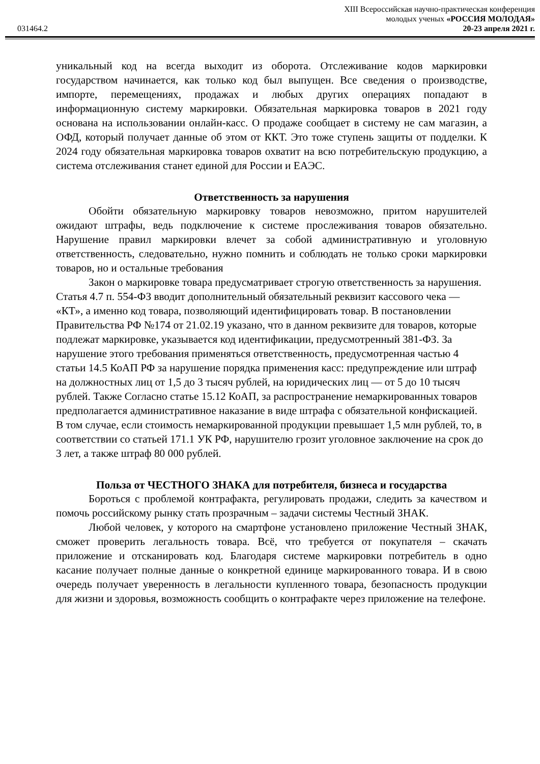XIII Всероссийская научно-практическая конференция
молодых ученых «РОССИЯ МОЛОДАЯ»
031464.2 20-23 апреля 2021 г.
уникальный код на всегда выходит из оборота. Отслеживание кодов маркировки государством начинается, как только код был выпущен. Все сведения о производстве, импорте, перемещениях, продажах и любых других операциях попадают в информационную систему маркировки. Обязательная маркировка товаров в 2021 году основана на использовании онлайн-касс. О продаже сообщает в систему не сам магазин, а ОФД, который получает данные об этом от ККТ. Это тоже ступень защиты от подделки. К 2024 году обязательная маркировка товаров охватит на всю потребительскую продукцию, а система отслеживания станет единой для России и ЕАЭС.
Ответственность за нарушения
Обойти обязательную маркировку товаров невозможно, притом нарушителей ожидают штрафы, ведь подключение к системе прослеживания товаров обязательно. Нарушение правил маркировки влечет за собой административную и уголовную ответственность, следовательно, нужно помнить и соблюдать не только сроки маркировки товаров, но и остальные требования
Закон о маркировке товара предусматривает строгую ответственность за нарушения. Статья 4.7 п. 554-ФЗ вводит дополнительный обязательный реквизит кассового чека — «КТ», а именно код товара, позволяющий идентифицировать товар. В постановлении Правительства РФ №174 от 21.02.19 указано, что в данном реквизите для товаров, которые подлежат маркировке, указывается код идентификации, предусмотренный 381-ФЗ. За нарушение этого требования применяться ответственность, предусмотренная частью 4 статьи 14.5 КоАП РФ за нарушение порядка применения касс: предупреждение или штраф на должностных лиц от 1,5 до 3 тысяч рублей, на юридических лиц — от 5 до 10 тысяч рублей. Также Согласно статье 15.12 КоАП, за распространение немаркированных товаров предполагается административное наказание в виде штрафа с обязательной конфискацией. В том случае, если стоимость немаркированной продукции превышает 1,5 млн рублей, то, в соответствии со статьей 171.1 УК РФ, нарушителю грозит уголовное заключение на срок до 3 лет, а также штраф 80 000 рублей.
Польза от ЧЕСТНОГО ЗНАКА для потребителя, бизнеса и государства
Бороться с проблемой контрафакта, регулировать продажи, следить за качеством и помочь российскому рынку стать прозрачным – задачи системы Честный ЗНАК.
Любой человек, у которого на смартфоне установлено приложение Честный ЗНАК, сможет проверить легальность товара. Всё, что требуется от покупателя – скачать приложение и отсканировать код. Благодаря системе маркировки потребитель в одно касание получает полные данные о конкретной единице маркированного товара. И в свою очередь получает уверенность в легальности купленного товара, безопасность продукции для жизни и здоровья, возможность сообщить о контрафакте через приложение на телефоне.